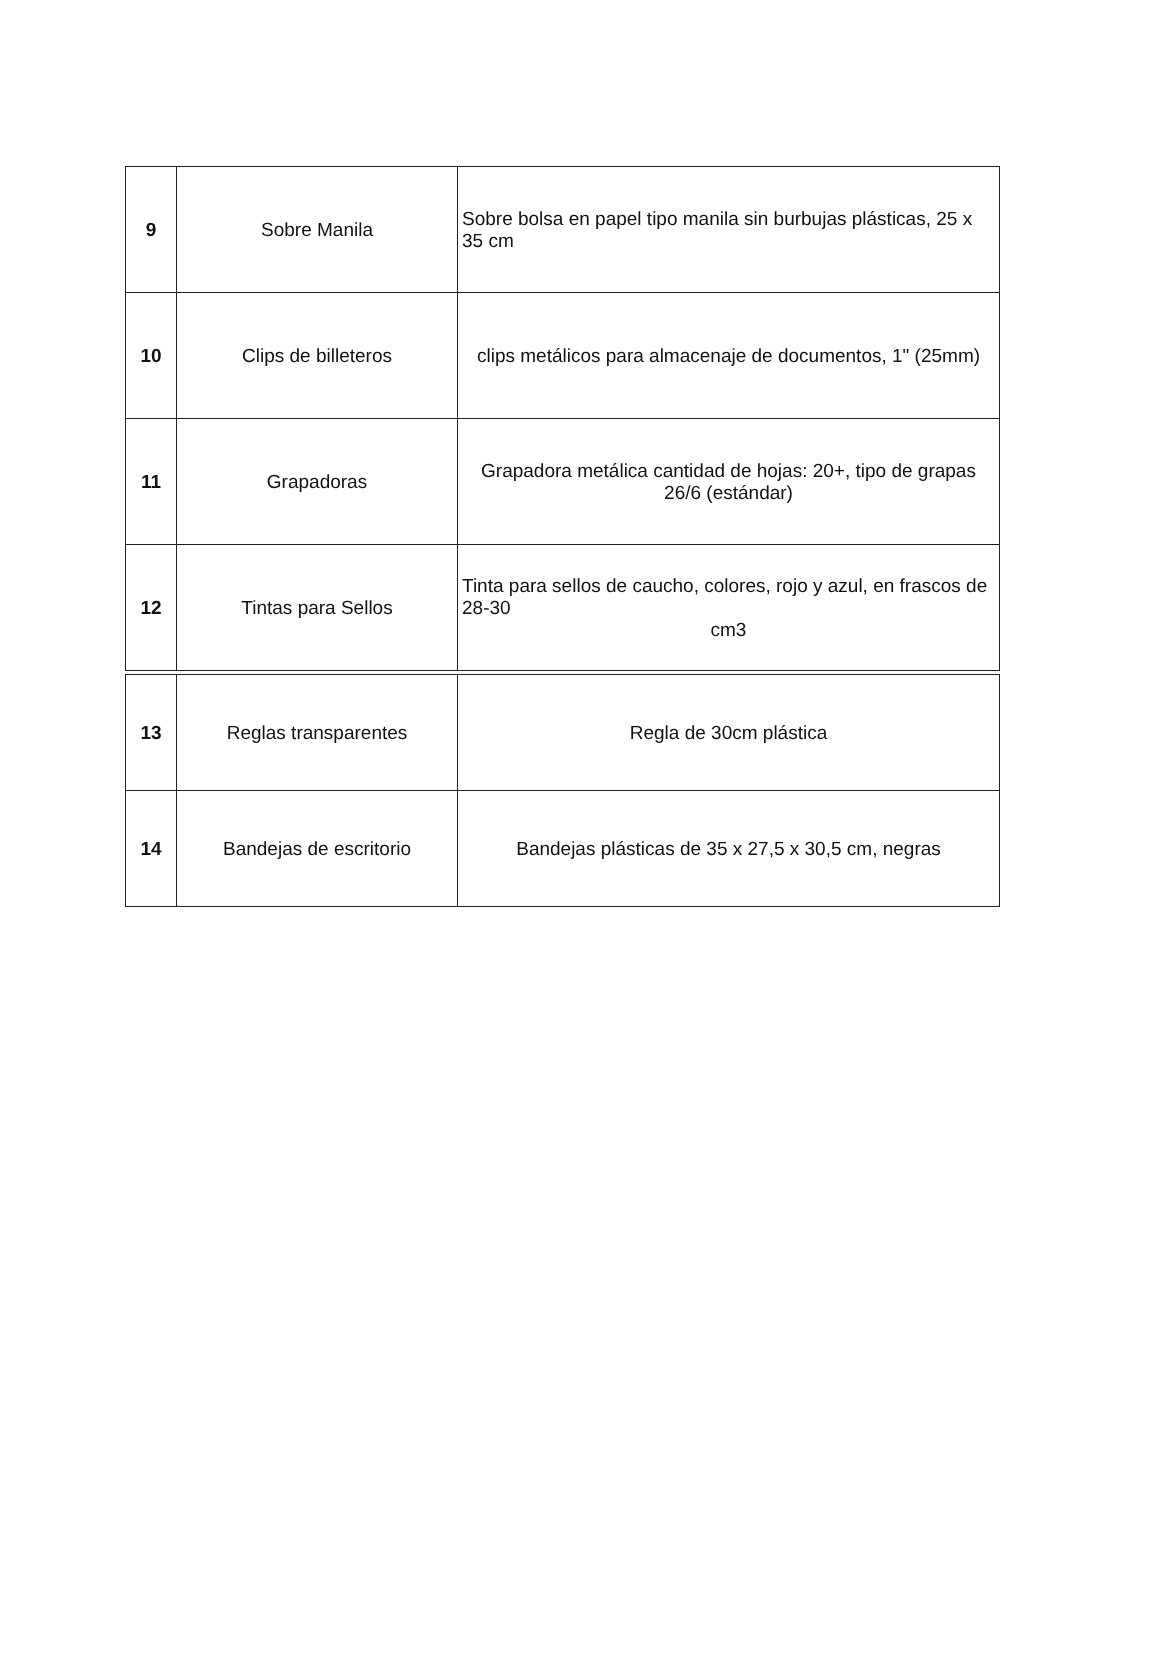| 9 | Sobre Manila | Sobre bolsa en papel tipo manila sin burbujas plásticas, 25 x 35 cm |
| 10 | Clips de billeteros | clips metálicos para almacenaje de documentos, 1" (25mm) |
| 11 | Grapadoras | Grapadora metálica cantidad de hojas: 20+, tipo de grapas 26/6 (estándar) |
| 12 | Tintas para Sellos | Tinta para sellos de caucho, colores, rojo y azul, en frascos de 28-30 cm3 |
| 13 | Reglas transparentes | Regla de 30cm plástica |
| 14 | Bandejas de escritorio | Bandejas plásticas de 35 x 27,5 x 30,5 cm, negras |